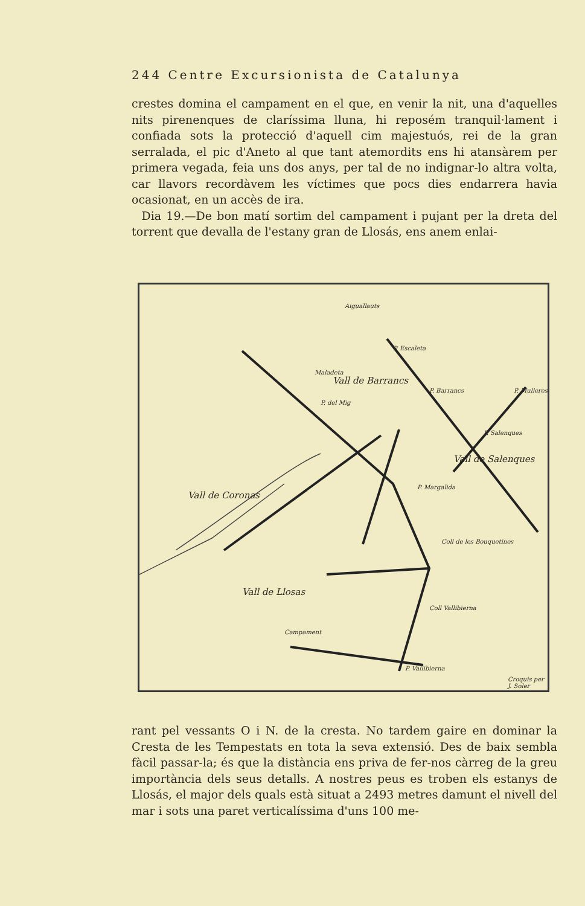244 Centre Excursionista de Catalunya
crestes domina el campament en el que, en venir la nit, una d'aquelles nits pirenenques de claríssima lluna, hi reposém tranquil·lament i confiada sots la protecció d'aquell cim majestuós, rei de la gran serralada, el pic d'Aneto al que tant atemordits ens hi atansàrem per primera vegada, feia uns dos anys, per tal de no indignar-lo altra volta, car llavors recordàvem les víctimes que pocs dies endarrera havia ocasionat, en un accès de ira.
Dia 19.—De bon matí sortim del campament i pujant per la dreta del torrent que devalla de l'estany gran de Llosás, ens anem enlai-
Aiguallauts
P. Escaleta
P. Barrancs P. Mulleres
Maladeta
P. del Mig
P. Salenques
P. Margalida
Coll de les Bouquetines
Coll Vallibierna
P. Vallibierna
Campament
Vall de Barrancs
Vall de Salenques
Vall de Coronas
Vall de Llosas
Croquis per J. Soler
rant pel vessants O i N. de la cresta. No tardem gaire en dominar la Cresta de les Tempestats en tota la seva extensió. Des de baix sembla fàcil passar-la; és que la distància ens priva de fer-nos càrreg de la greu importància dels seus detalls. A nostres peus es troben els estanys de Llosás, el major dels quals està situat a 2493 metres damunt el nivell del mar i sots una paret verticalíssima d'uns 100 me-